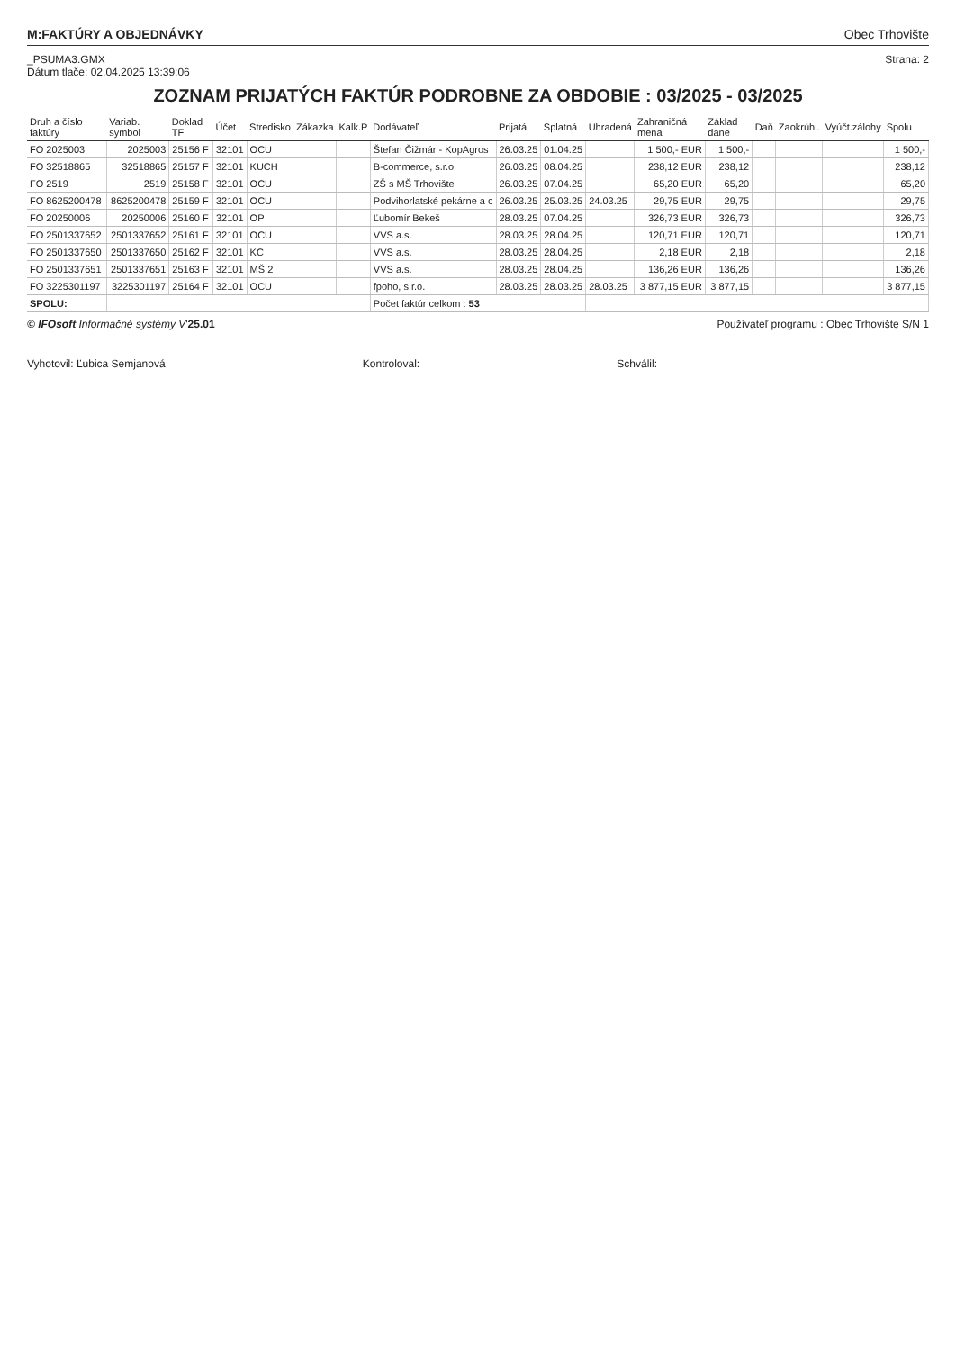M:FAKTÚRY A OBJEDNÁVKY Obec Trhovište
_PSUMA3.GMX
Dátum tlače: 02.04.2025 13:39:06
Strana: 2
ZOZNAM PRIJATÝCH FAKTÚR PODROBNE ZA OBDOBIE : 03/2025 - 03/2025
| Druh a číslo faktúry | Variab. symbol | Doklad TF | Účet | Stredisko | Zákazka | Kalk.P | Dodávateľ | Prijatá | Splatná | Uhradená | Zahraničná mena | Základ dane | Daň | Zaokrúhl. | Vyúčt.zálohy | Spolu |
| --- | --- | --- | --- | --- | --- | --- | --- | --- | --- | --- | --- | --- | --- | --- | --- | --- |
| FO 2025003 | 2025003 | 25156 F | 32101 | OCU | | | Štefan Čižmár - KopAgros | 26.03.25 | 01.04.25 | | 1 500,- EUR | 1 500,- | | | | 1 500,- |
| FO 32518865 | 32518865 | 25157 F | 32101 | KUCH | | | B-commerce, s.r.o. | 26.03.25 | 08.04.25 | | 238,12 EUR | 238,12 | | | | 238,12 |
| FO 2519 | 2519 | 25158 F | 32101 | OCU | | | ZŠ s MŠ Trhovište | 26.03.25 | 07.04.25 | | 65,20 EUR | 65,20 | | | | 65,20 |
| FO 8625200478 | 8625200478 | 25159 F | 32101 | OCU | | | Podvihorlatské pekárne a c | 26.03.25 | 25.03.25 | 24.03.25 | 29,75 EUR | 29,75 | | | | 29,75 |
| FO 20250006 | 20250006 | 25160 F | 32101 | OP | | | Ľubomír Bekeš | 28.03.25 | 07.04.25 | | 326,73 EUR | 326,73 | | | | 326,73 |
| FO 2501337652 | 2501337652 | 25161 F | 32101 | OCU | | | VVS a.s. | 28.03.25 | 28.04.25 | | 120,71 EUR | 120,71 | | | | 120,71 |
| FO 2501337650 | 2501337650 | 25162 F | 32101 | KC | | | VVS a.s. | 28.03.25 | 28.04.25 | | 2,18 EUR | 2,18 | | | | 2,18 |
| FO 2501337651 | 2501337651 | 25163 F | 32101 | MŠ 2 | | | VVS a.s. | 28.03.25 | 28.04.25 | | 136,26 EUR | 136,26 | | | | 136,26 |
| FO 3225301197 | 3225301197 | 25164 F | 32101 | OCU | | | fpoho, s.r.o. | 28.03.25 | 28.03.25 | 28.03.25 | 3 877,15 EUR | 3 877,15 | | | | 3 877,15 |
| SPOLU: | | | | | | | Počet faktúr celkom : 53 | | | | | | | | | |
© IFOsoft Informačné systémy V'25.01 Používateľ programu : Obec Trhovište S/N 1
Vyhotovil: Ľubica Semjanová Kontroloval: Schválil: